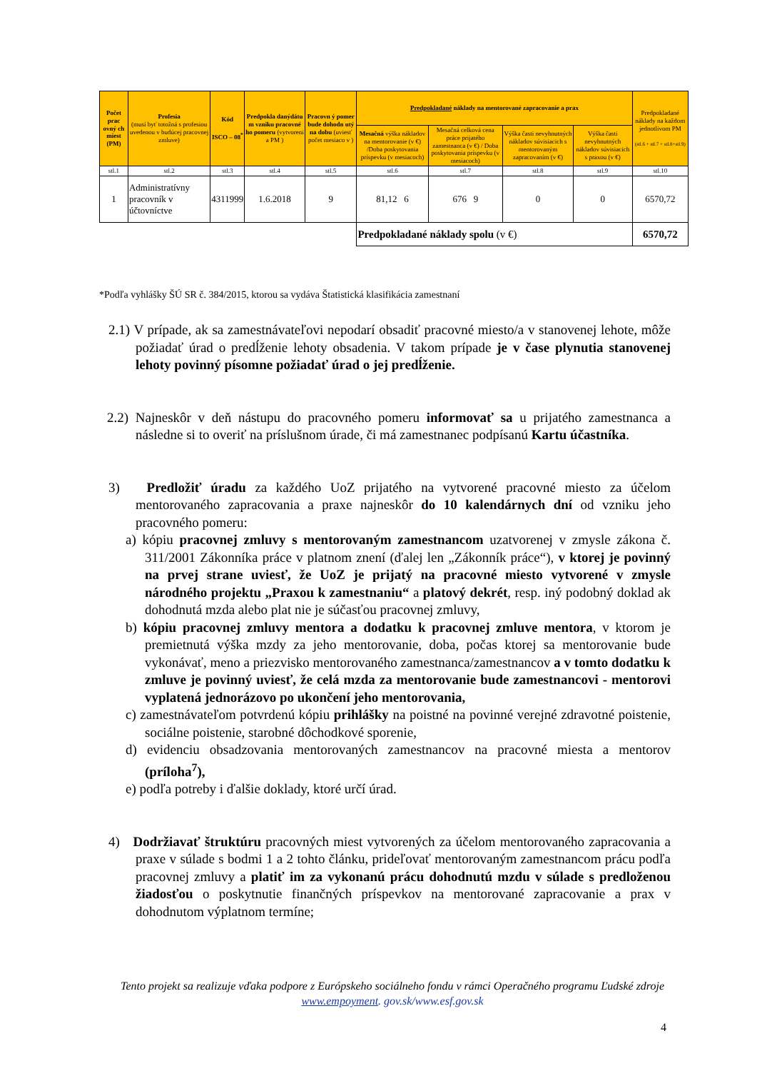| Počet prac ovný ch miest (PM) | Profesia (musí byť totožná s profesiou uvedenou v budúcej pracovnej zmluve) | Kód ISCO – 08<sup>*</sup> | Predpokla danýdátu m vzniku pracovné ho pomeru (vytvoreni a PM ) | Pracovn ý pomer bude dohodn utý na dobu (uviesť počet mesiaco v ) | Predpokladané náklady na mentorované zapracovanie a prax | | | | Predpokladané náklady na každom jednotlivom PM (stl.6 + stl.7 + stl.8+stl.9) |
| | | | | | Mesačná výška nákladov na mentorovanie (v €) /Doba poskytovania príspevku (v mesiacoch) | Mesačná celková cena práce prijatého zamestnanca (v €) / Doba poskytovania príspevku (v mesiacoch) | Výška časti nevyhnutných nákladov súvisiacich s mentorovaným zapracovaním (v €) | Výška časti nevyhnutných nákladov súvisiacich s praxou (v €) | |
| stl.1 | stl.2 | stl.3 | stl.4 | stl.5 | stl.6 | stl.7 | stl.8 | stl.9 | stl.10 |
| 1 | Administratívny pracovník v účtovníctve | 4311999 | 1.6.2018 | 9 | 81,12 6 | 676 9 | 0 | 0 | 6570,72 |
| | | | | | Predpokladané náklady spolu (v €) | | | | 6570,72 |
*Podľa vyhlášky ŠÚ SR č. 384/2015, ktorou sa vydáva Štatistická klasifikácia zamestnaní
2.1) V prípade, ak sa zamestnávateľovi nepodarí obsadiť pracovné miesto/a v stanovenej lehote, môže požiadať úrad o predĺženie lehoty obsadenia. V takom prípade je v čase plynutia stanovenej lehoty povinný písomne požiadať úrad o jej predĺženie.
2.2) Najneskôr v deň nástupu do pracovného pomeru informovať sa u prijatého zamestnanca a následne si to overiť na príslušnom úrade, či má zamestnanec podpísanú Kartu účastníka.
3) Predložiť úradu za každého UoZ prijatého na vytvorené pracovné miesto za účelom mentorovaného zapracovania a praxe najneskôr do 10 kalendárnych dní od vzniku jeho pracovného pomeru:
a) kópiu pracovnej zmluvy s mentorovaným zamestnancom uzatvorenej v zmysle zákona č. 311/2001 Zákonníka práce v platnom znení (ďalej len „Zákonník práce“), v ktorej je povinný na prvej strane uviesť, že UoZ je prijatý na pracovné miesto vytvorené v zmysle národného projektu „Praxou k zamestnaniu“ a platový dekrét, resp. iný podobný doklad ak dohodnutá mzda alebo plat nie je súčasťou pracovnej zmluvy,
b) kópiu pracovnej zmluvy mentora a dodatku k pracovnej zmluve mentora, v ktorom je premietnutá výška mzdy za jeho mentorovanie, doba, počas ktorej sa mentorovanie bude vykonávať, meno a priezvisko mentorovaného zamestnanca/zamestnancov a v tomto dodatku k zmluve je povinný uviesť, že celá mzda za mentorovanie bude zamestnancovi - mentorovi vyplatená jednorázovo po ukončení jeho mentorovania,
c) zamestnávateľom potvrdenú kópiu prihlášky na poistné na povinné verejné zdravotné poistenie, sociálne poistenie, starobné dôchodkové sporenie,
d) evidenciu obsadzovania mentorovaných zamestnancov na pracovné miesta a mentorov (príloha<sup>7</sup>),
e) podľa potreby i ďalšie doklady, ktoré určí úrad.
4) Dodržiavať štruktúru pracovných miest vytvorených za účelom mentorovaného zapracovania a praxe v súlade s bodmi 1 a 2 tohto článku, prideľovať mentorovaným zamestnancom prácu podľa pracovnej zmluvy a platiť im za vykonanú prácu dohodnutú mzdu v súlade s predloženou žiadosťou o poskytnutie finančných príspevkov na mentorované zapracovanie a prax v dohodnutom výplatnom termíne;
Tento projekt sa realizuje vďaka podpore z Európskeho sociálneho fondu v rámci Operačného programu Ľudské zdroje
www.empoyment. gov.sk/www.esf.gov.sk
4